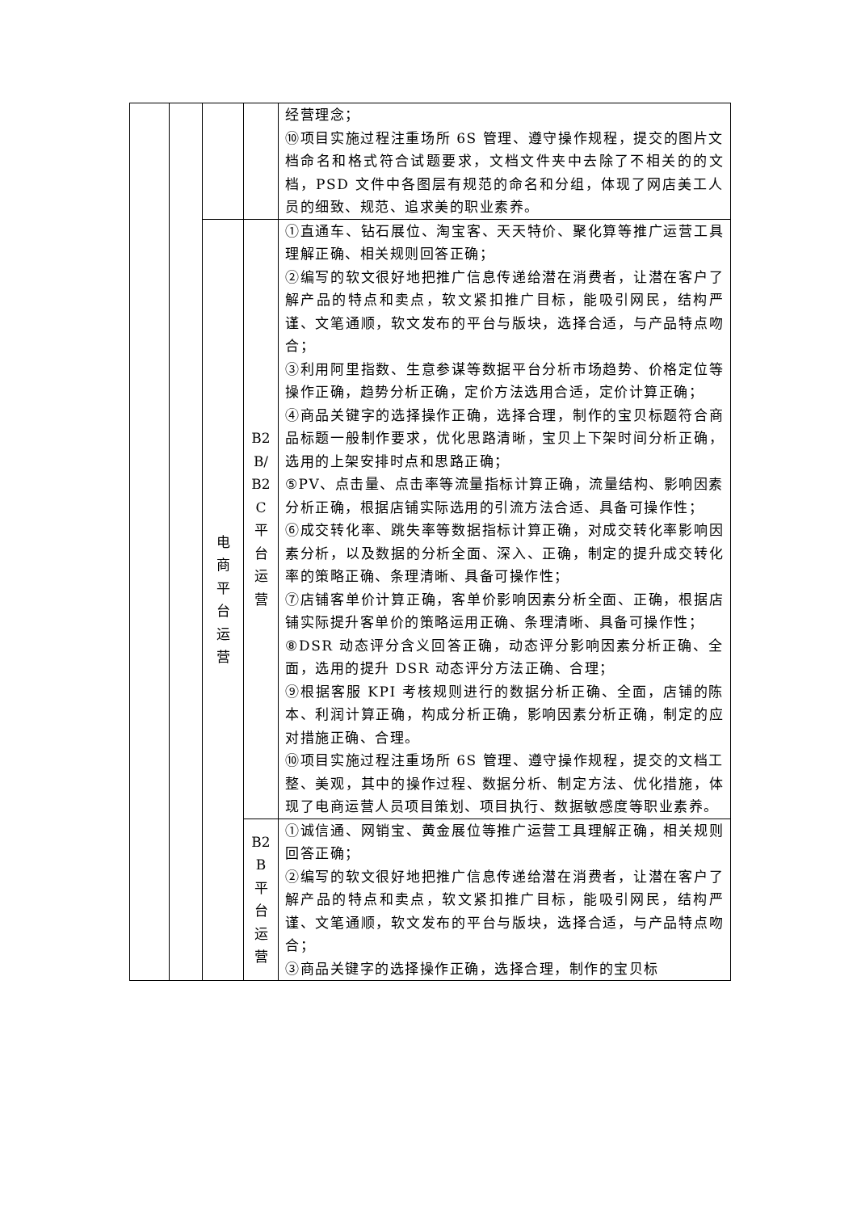| | | | | 经营理念； ⑩项目实施过程注重场所 6S 管理、遵守操作规程，提交的图片文档命名和格式符合试题要求，文档文件夹中去除了不相关的的文档，PSD 文件中各图层有规范的命名和分组，体现了网店美工人员的细致、规范、追求美的职业素养。 |
| | | 电 商 平 台 运 营 | B2 B/ B2 C 平 台 运 营 | ①直通车、钻石展位、淘宝客、天天特价、聚化算等推广运营工具理解正确、相关规则回答正确； ②编写的软文很好地把推广信息传递给潜在消费者，让潜在客户了解产品的特点和卖点，软文紧扣推广目标，能吸引网民，结构严谨、文笔通顺，软文发布的平台与版块，选择合适，与产品特点吻合； ③利用阿里指数、生意参谋等数据平台分析市场趋势、价格定位等操作正确，趋势分析正确，定价方法选用合适，定价计算正确； ④商品关键字的选择操作正确，选择合理，制作的宝贝标题符合商品标题一般制作要求，优化思路清晰，宝贝上下架时间分析正确，选用的上架安排时点和思路正确； ⑤PV、点击量、点击率等流量指标计算正确，流量结构、影响因素分析正确，根据店铺实际选用的引流方法合适、具备可操作性； ⑥成交转化率、跳失率等数据指标计算正确，对成交转化率影响因素分析，以及数据的分析全面、深入、正确，制定的提升成交转化率的策略正确、条理清晰、具备可操作性； ⑦店铺客单价计算正确，客单价影响因素分析全面、正确，根据店铺实际提升客单价的策略运用正确、条理清晰、具备可操作性； ⑧DSR 动态评分含义回答正确，动态评分影响因素分析正确、全面，选用的提升 DSR 动态评分方法正确、合理； ⑨根据客服 KPI 考核规则进行的数据分析正确、全面，店铺的陈本、利润计算正确，构成分析正确，影响因素分析正确，制定的应对措施正确、合理。 ⑩项目实施过程注重场所 6S 管理、遵守操作规程，提交的文档工整、美观，其中的操作过程、数据分析、制定方法、优化措施，体现了电商运营人员项目策划、项目执行、数据敏感度等职业素养。 |
| | | | B2 B 平 台 运 营 | ①诚信通、网销宝、黄金展位等推广运营工具理解正确，相关规则回答正确； ②编写的软文很好地把推广信息传递给潜在消费者，让潜在客户了解产品的特点和卖点，软文紧扣推广目标，能吸引网民，结构严谨、文笔通顺，软文发布的平台与版块，选择合适，与产品特点吻合； ③商品关键字的选择操作正确，选择合理，制作的宝贝标 |